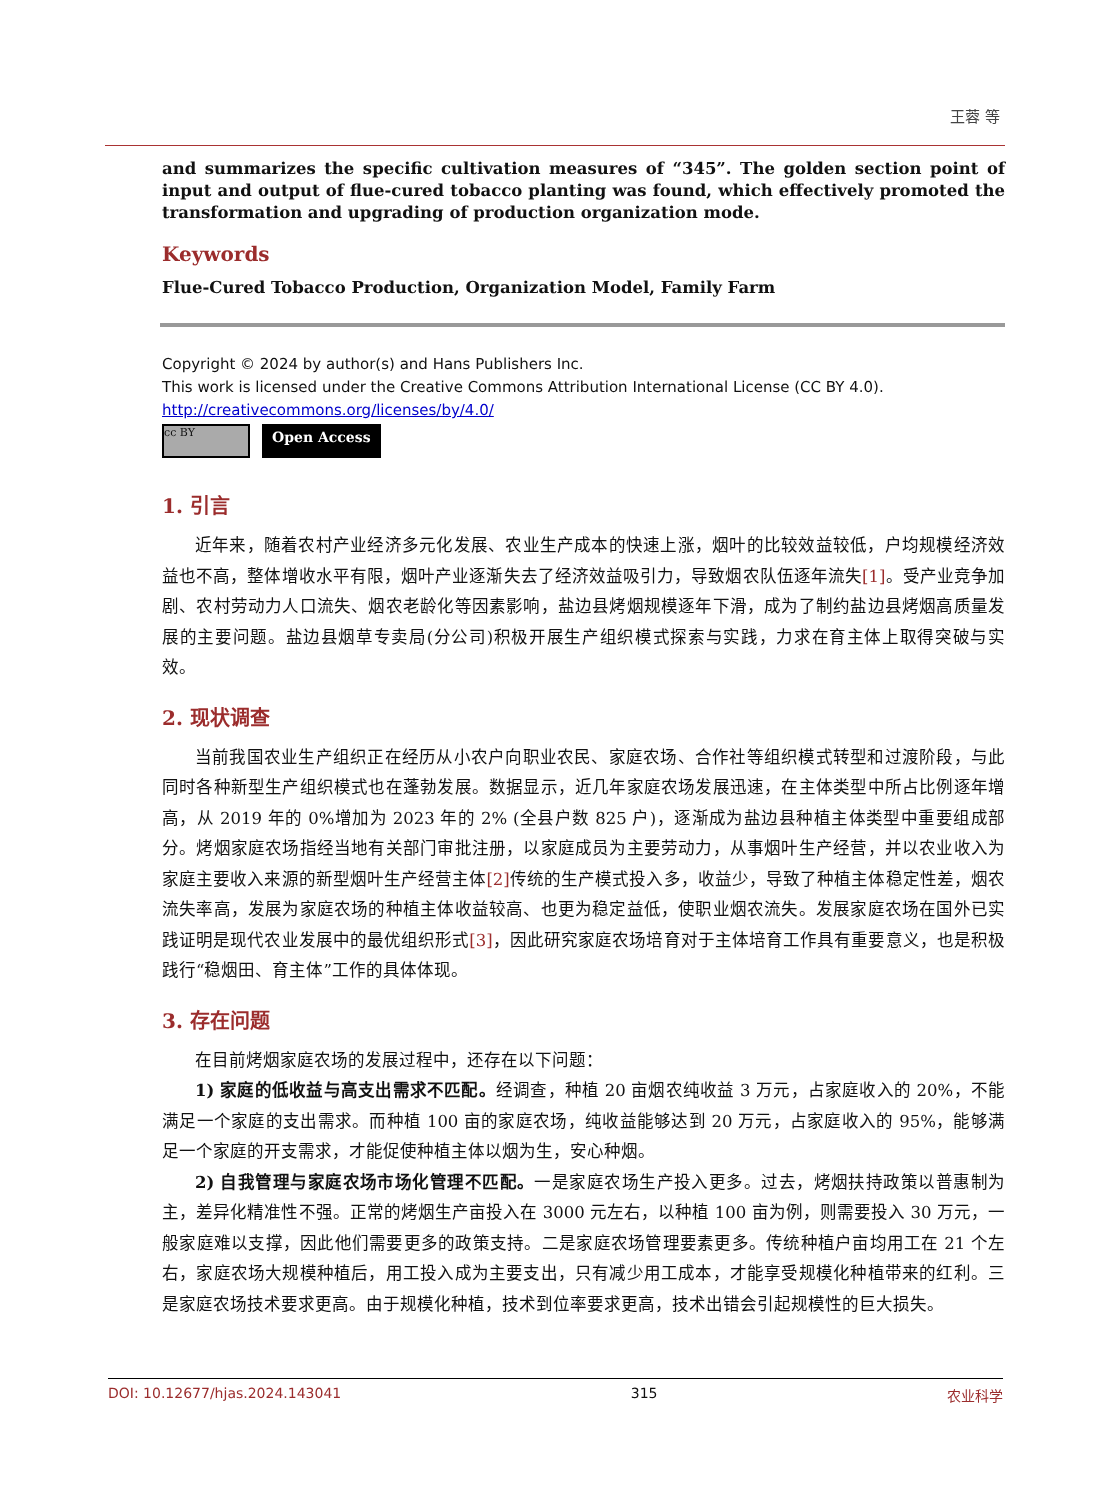王蓉 等
and summarizes the specific cultivation measures of “345”. The golden section point of input and output of flue-cured tobacco planting was found, which effectively promoted the transformation and upgrading of production organization mode.
Keywords
Flue-Cured Tobacco Production, Organization Model, Family Farm
Copyright © 2024 by author(s) and Hans Publishers Inc.
This work is licensed under the Creative Commons Attribution International License (CC BY 4.0).
http://creativecommons.org/licenses/by/4.0/
cc BY
Open Access
1. 引言
近年来，随着农村产业经济多元化发展、农业生产成本的快速上涨，烟叶的比较效益较低，户均规模经济效益也不高，整体增收水平有限，烟叶产业逐渐失去了经济效益吸引力，导致烟农队伍逐年流失[1]。受产业竞争加剧、农村劳动力人口流失、烟农老龄化等因素影响，盐边县烤烟规模逐年下滑，成为了制约盐边县烤烟高质量发展的主要问题。盐边县烟草专卖局(分公司)积极开展生产组织模式探索与实践，力求在育主体上取得突破与实效。
2. 现状调查
当前我国农业生产组织正在经历从小农户向职业农民、家庭农场、合作社等组织模式转型和过渡阶段，与此同时各种新型生产组织模式也在蓬勃发展。数据显示，近几年家庭农场发展迅速，在主体类型中所占比例逐年增高，从 2019 年的 0%增加为 2023 年的 2% (全县户数 825 户)，逐渐成为盐边县种植主体类型中重要组成部分。烤烟家庭农场指经当地有关部门审批注册，以家庭成员为主要劳动力，从事烟叶生产经营，并以农业收入为家庭主要收入来源的新型烟叶生产经营主体[2] 传统的生产模式投入多，收益少，导致了种植主体稳定性差，烟农流失率高，发展为家庭农场的种植主体收益较高、也更为稳定益低，使职业烟农流失。发展家庭农场在国外已实践证明是现代农业发展中的最优组织形式[3]，因此研究家庭农场培育对于主体培育工作具有重要意义，也是积极践行“稳烟田、育主体”工作的具体体现。
3. 存在问题
在目前烤烟家庭农场的发展过程中，还存在以下问题：
1) 家庭的低收益与高支出需求不匹配。经调查，种植 20 亩烟农纯收益 3 万元，占家庭收入的 20%，不能满足一个家庭的支出需求。而种植 100 亩的家庭农场，纯收益能够达到 20 万元，占家庭收入的 95%，能够满足一个家庭的开支需求，才能促使种植主体以烟为生，安心种烟。
2) 自我管理与家庭农场市场化管理不匹配。一是家庭农场生产投入更多。过去，烤烟扶持政策以普惠制为主，差异化精准性不强。正常的烤烟生产亩投入在 3000 元左右，以种植 100 亩为例，则需要投入 30 万元，一般家庭难以支撑，因此他们需要更多的政策支持。二是家庭农场管理要素更多。传统种植户亩均用工在 21 个左右，家庭农场大规模种植后，用工投入成为主要支出，只有减少用工成本，才能享受规模化种植带来的红利。三是家庭农场技术要求更高。由于规模化种植，技术到位率要求更高，技术出错会引起规模性的巨大损失。
DOI: 10.12677/hjas.2024.143041 315 农业科学